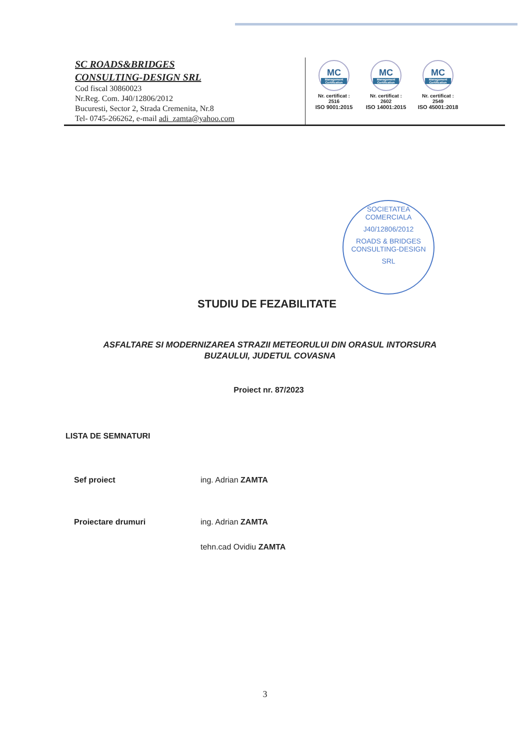SC ROADS&BRIDGES
CONSULTING-DESIGN SRL
Cod fiscal 30860023
Nr.Reg. Com. J40/12806/2012
Bucuresti, Sector 2, Strada Cremenita, Nr.8
Tel- 0745-266262, e-mail adi_zamta@yahoo.com
MC
Management Certification
Nr. certificat : 2516
ISO 9001:2015
MC
Management Certification
Nr. certificat : 2602
ISO 14001:2015
MC
Management Certification
Nr. certificat : 2549
ISO 45001:2018
SOCIETATEA COMERCIALA
J40/12806/2012
ROADS & BRIDGES
CONSULTING-DESIGN
SRL
STUDIU DE FEZABILITATE
ASFALTARE SI MODERNIZAREA STRAZII METEORULUI DIN ORASUL INTORSURA
BUZAULUI, JUDETUL COVASNA
Proiect nr. 87/2023
LISTA DE SEMNATURI
Sef proiect ing. Adrian ZAMTA
Proiectare drumuri ing. Adrian ZAMTA
tehn.cad Ovidiu ZAMTA
3